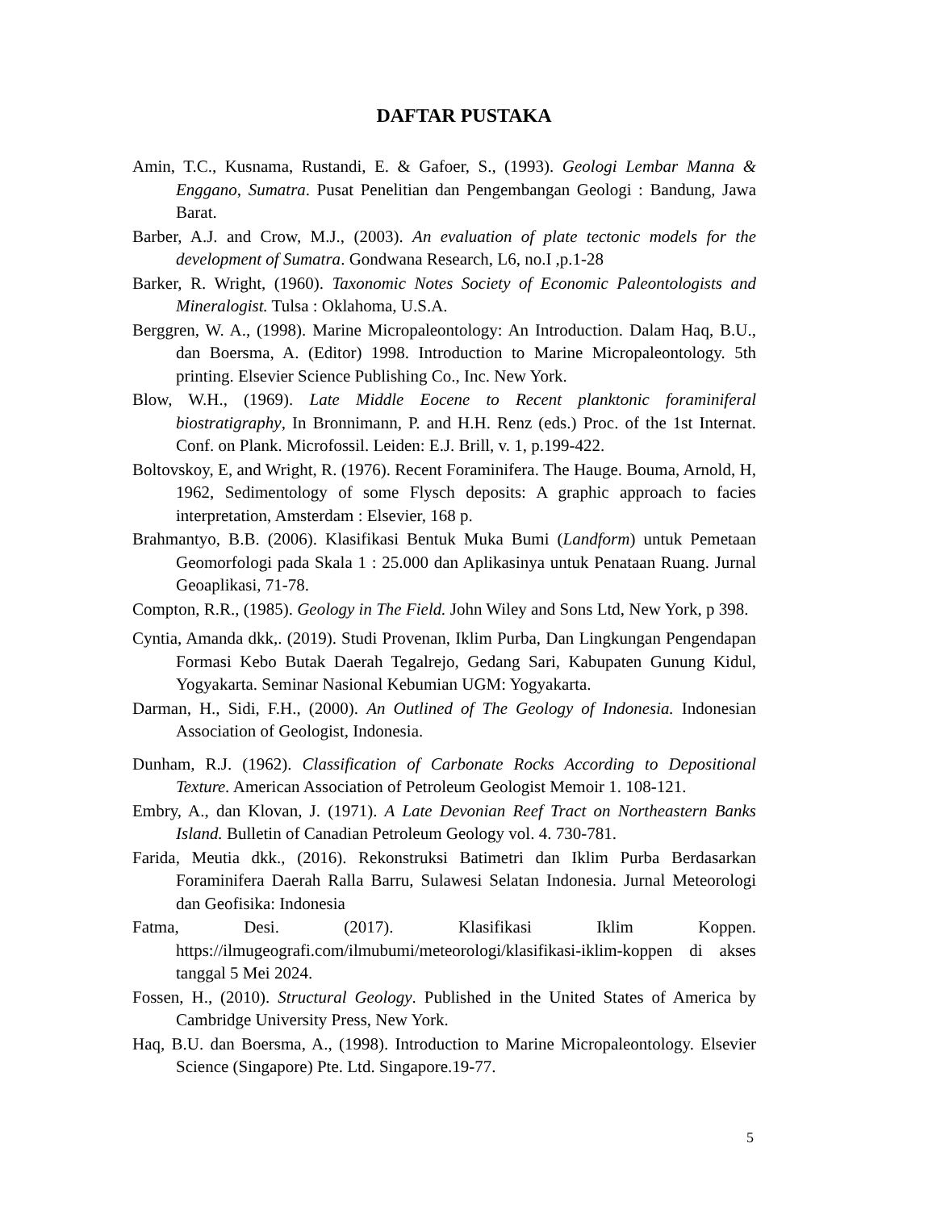DAFTAR PUSTAKA
Amin, T.C., Kusnama, Rustandi, E. & Gafoer, S., (1993). Geologi Lembar Manna & Enggano, Sumatra. Pusat Penelitian dan Pengembangan Geologi : Bandung, Jawa Barat.
Barber, A.J. and Crow, M.J., (2003). An evaluation of plate tectonic models for the development of Sumatra. Gondwana Research, L6, no.I ,p.1-28
Barker, R. Wright, (1960). Taxonomic Notes Society of Economic Paleontologists and Mineralogist. Tulsa : Oklahoma, U.S.A.
Berggren, W. A., (1998). Marine Micropaleontology: An Introduction. Dalam Haq, B.U., dan Boersma, A. (Editor) 1998. Introduction to Marine Micropaleontology. 5th printing. Elsevier Science Publishing Co., Inc. New York.
Blow, W.H., (1969). Late Middle Eocene to Recent planktonic foraminiferal biostratigraphy, In Bronnimann, P. and H.H. Renz (eds.) Proc. of the 1st Internat. Conf. on Plank. Microfossil. Leiden: E.J. Brill, v. 1, p.199-422.
Boltovskoy, E, and Wright, R. (1976). Recent Foraminifera. The Hauge. Bouma, Arnold, H, 1962, Sedimentology of some Flysch deposits: A graphic approach to facies interpretation, Amsterdam : Elsevier, 168 p.
Brahmantyo, B.B. (2006). Klasifikasi Bentuk Muka Bumi (Landform) untuk Pemetaan Geomorfologi pada Skala 1 : 25.000 dan Aplikasinya untuk Penataan Ruang. Jurnal Geoaplikasi, 71-78.
Compton, R.R., (1985). Geology in The Field. John Wiley and Sons Ltd, New York, p 398.
Cyntia, Amanda dkk,. (2019). Studi Provenan, Iklim Purba, Dan Lingkungan Pengendapan Formasi Kebo Butak Daerah Tegalrejo, Gedang Sari, Kabupaten Gunung Kidul, Yogyakarta. Seminar Nasional Kebumian UGM: Yogyakarta.
Darman, H., Sidi, F.H., (2000). An Outlined of The Geology of Indonesia. Indonesian Association of Geologist, Indonesia.
Dunham, R.J. (1962). Classification of Carbonate Rocks According to Depositional Texture. American Association of Petroleum Geologist Memoir 1. 108-121.
Embry, A., dan Klovan, J. (1971). A Late Devonian Reef Tract on Northeastern Banks Island. Bulletin of Canadian Petroleum Geology vol. 4. 730-781.
Farida, Meutia dkk., (2016). Rekonstruksi Batimetri dan Iklim Purba Berdasarkan Foraminifera Daerah Ralla Barru, Sulawesi Selatan Indonesia. Jurnal Meteorologi dan Geofisika: Indonesia
Fatma, Desi. (2017). Klasifikasi Iklim Koppen. https://ilmugeografi.com/ilmubumi/meteorologi/klasifikasi-iklim-koppen di akses tanggal 5 Mei 2024.
Fossen, H., (2010). Structural Geology. Published in the United States of America by Cambridge University Press, New York.
Haq, B.U. dan Boersma, A., (1998). Introduction to Marine Micropaleontology. Elsevier Science (Singapore) Pte. Ltd. Singapore.19-77.
5